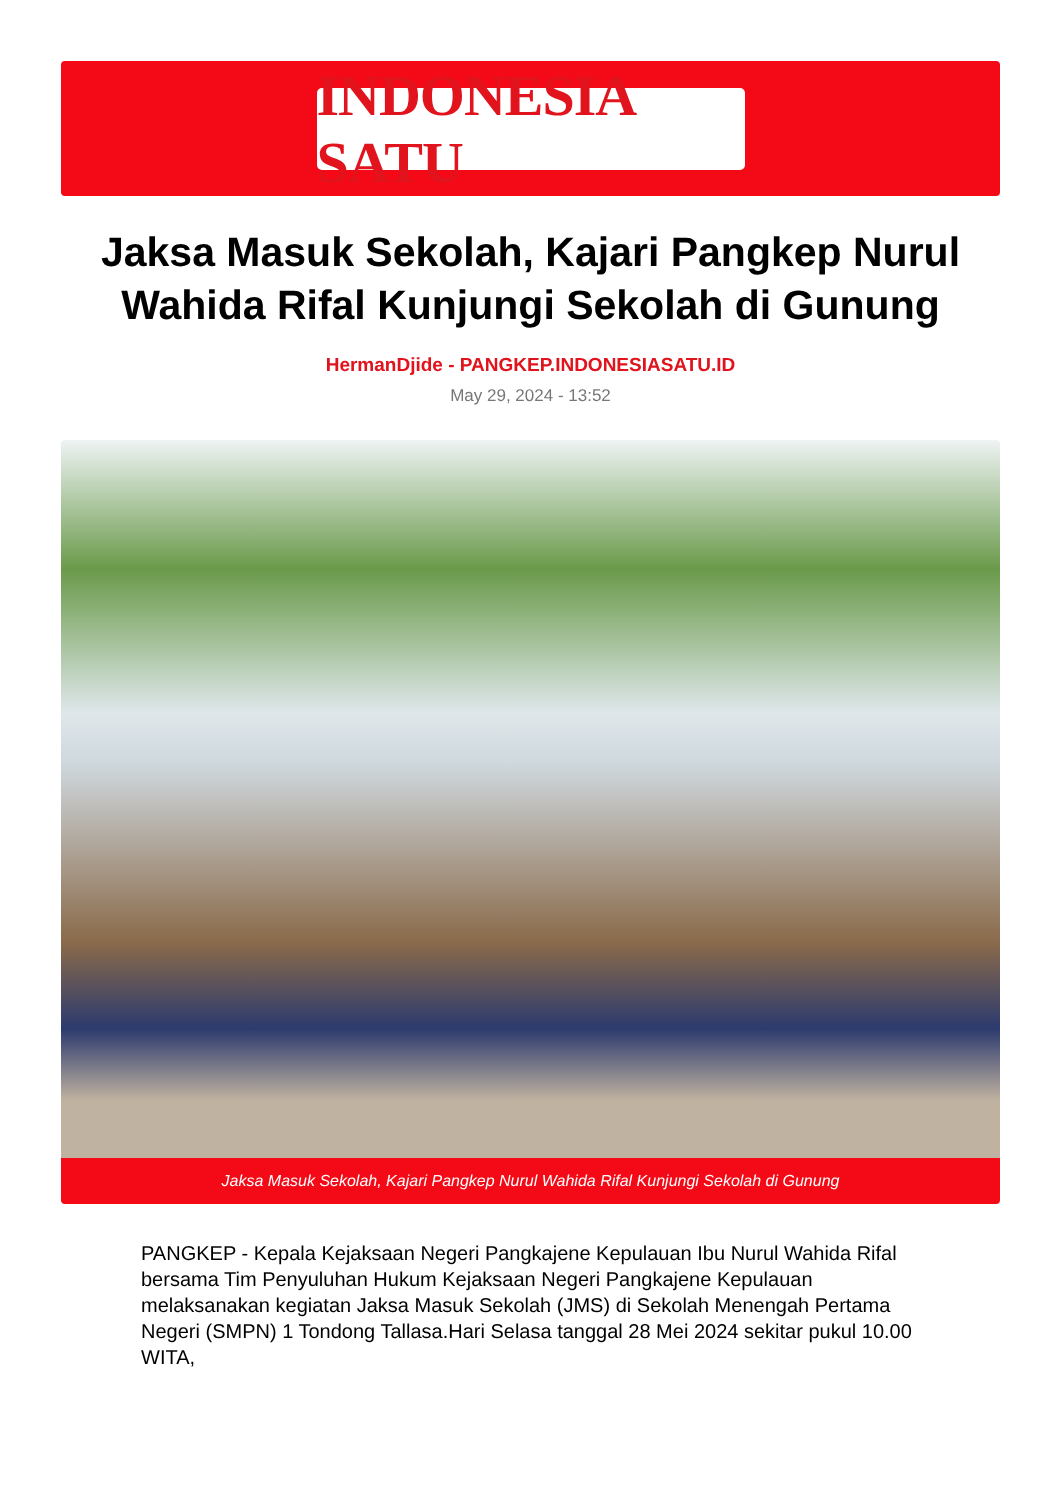INDONESIA SATU
Jaksa Masuk Sekolah, Kajari Pangkep Nurul Wahida Rifal Kunjungi Sekolah di Gunung
HermanDjide - PANGKEP.INDONESIASATU.ID
May 29, 2024 - 13:52
Jaksa Masuk Sekolah, Kajari Pangkep Nurul Wahida Rifal Kunjungi Sekolah di Gunung
PANGKEP - Kepala Kejaksaan Negeri Pangkajene Kepulauan Ibu Nurul Wahida Rifal bersama Tim Penyuluhan Hukum Kejaksaan Negeri Pangkajene Kepulauan melaksanakan kegiatan Jaksa Masuk Sekolah (JMS) di Sekolah Menengah Pertama Negeri (SMPN) 1 Tondong Tallasa.Hari Selasa tanggal 28 Mei 2024 sekitar pukul 10.00 WITA,